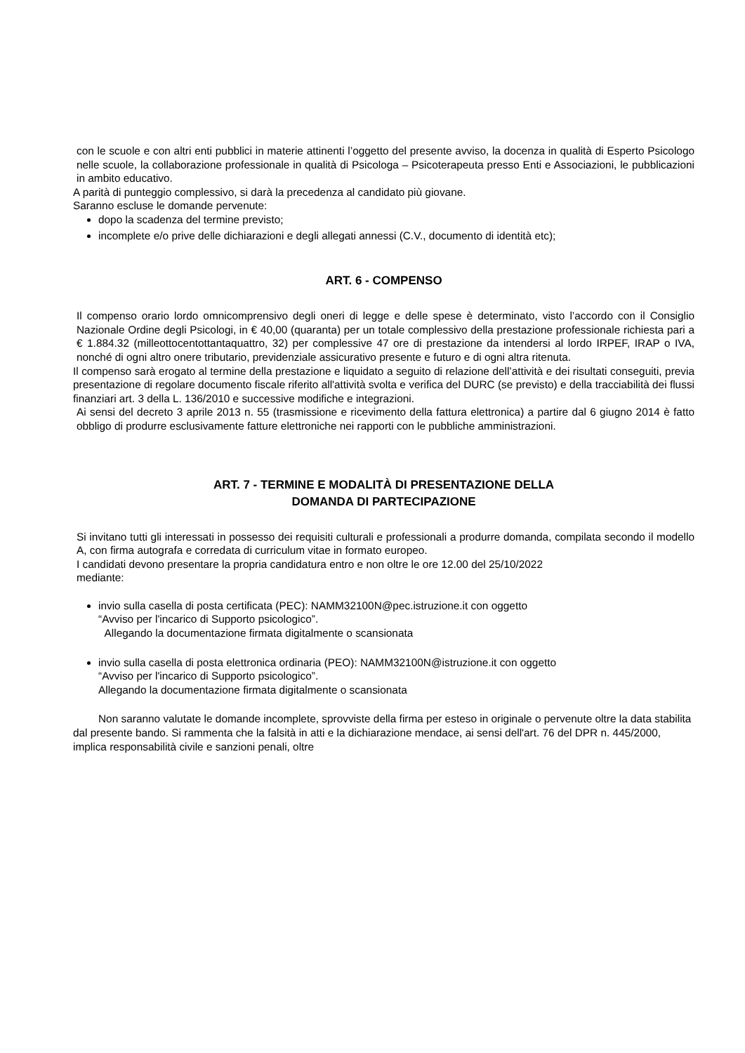con le scuole e con altri enti pubblici in materie attinenti l’oggetto del presente avviso, la docenza in qualità di Esperto Psicologo nelle scuole, la collaborazione professionale in qualità di Psicologa – Psicoterapeuta presso Enti e Associazioni, le pubblicazioni in ambito educativo.
A parità di punteggio complessivo, si darà la precedenza al candidato più giovane.
Saranno escluse le domande pervenute:
dopo la scadenza del termine previsto;
incomplete e/o prive delle dichiarazioni e degli allegati annessi (C.V., documento di identità etc);
ART. 6 - COMPENSO
Il compenso orario lordo omnicomprensivo degli oneri di legge e delle spese è determinato, visto l’accordo con il Consiglio Nazionale Ordine degli Psicologi, in € 40,00 (quaranta) per un totale complessivo della prestazione professionale richiesta pari a € 1.884.32 (milleottocentottantaquattro, 32) per complessive 47 ore di prestazione da intendersi al lordo IRPEF, IRAP o IVA, nonché di ogni altro onere tributario, previdenziale assicurativo presente e futuro e di ogni altra ritenuta.
Il compenso sarà erogato al termine della prestazione e liquidato a seguito di relazione dell’attività e dei risultati conseguiti, previa presentazione di regolare documento fiscale riferito all'attività svolta e verifica del DURC (se previsto) e della tracciabilità dei flussi finanziari art. 3 della L. 136/2010 e successive modifiche e integrazioni.
Ai sensi del decreto 3 aprile 2013 n. 55 (trasmissione e ricevimento della fattura elettronica) a partire dal 6 giugno 2014 è fatto obbligo di produrre esclusivamente fatture elettroniche nei rapporti con le pubbliche amministrazioni.
ART. 7 - TERMINE E MODALITÀ DI PRESENTAZIONE DELLA
DOMANDA DI PARTECIPAZIONE
Si invitano tutti gli interessati in possesso dei requisiti culturali e professionali a produrre domanda, compilata secondo il modello A, con firma autografa e corredata di curriculum vitae in formato europeo.
I candidati devono presentare la propria candidatura entro e non oltre le ore 12.00 del 25/10/2022
mediante:
invio sulla casella di posta certificata (PEC): NAMM32100N@pec.istruzione.it con oggetto
“Avviso per l'incarico di Supporto psicologico”.
Allegando la documentazione firmata digitalmente o scansionata
invio sulla casella di posta elettronica ordinaria (PEO): NAMM32100N@istruzione.it con oggetto
“Avviso per l'incarico di Supporto psicologico”.
Allegando la documentazione firmata digitalmente o scansionata
Non saranno valutate le domande incomplete, sprovviste della firma per esteso in originale o pervenute oltre la data stabilita dal presente bando. Si rammenta che la falsità in atti e la dichiarazione mendace, ai sensi dell'art. 76 del DPR n. 445/2000, implica responsabilità civile e sanzioni penali, oltre